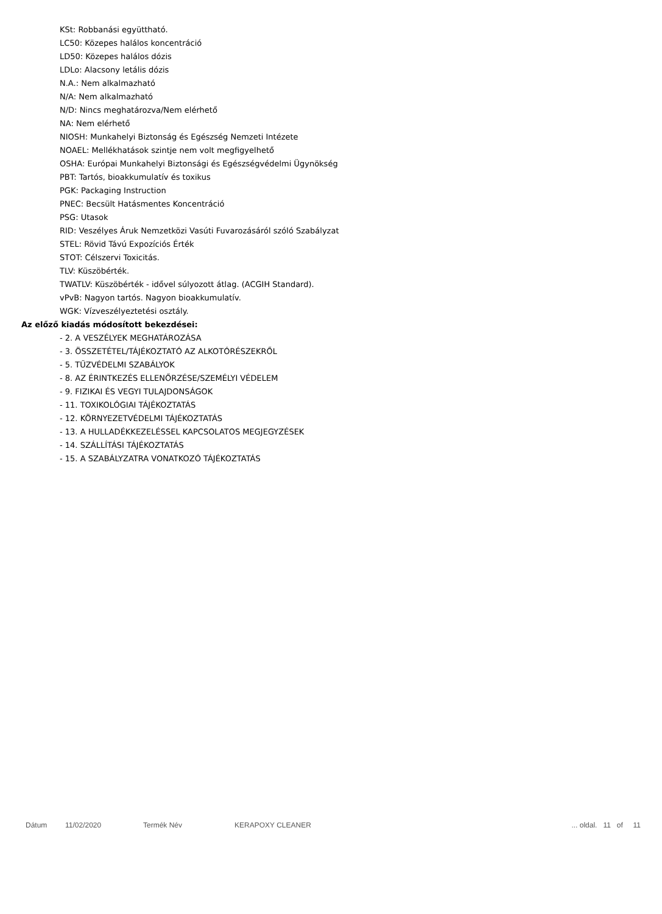KSt: Robbanási együttható.
LC50: Közepes halálos koncentráció
LD50: Közepes halálos dózis
LDLo: Alacsony letális dózis
N.A.: Nem alkalmazható
N/A: Nem alkalmazható
N/D: Nincs meghatározva/Nem elérhető
NA: Nem elérhető
NIOSH: Munkahelyi Biztonság és Egészség Nemzeti Intézete
NOAEL: Mellékhatások szintje nem volt megfigyelhető
OSHA: Európai Munkahelyi Biztonsági és Egészségvédelmi Ügynökség
PBT: Tartós, bioakkumulatív és toxikus
PGK: Packaging Instruction
PNEC: Becsült Hatásmentes Koncentráció
PSG: Utasok
RID: Veszélyes Áruk Nemzetközi Vasúti Fuvarozásáról szóló Szabályzat
STEL: Rövid Távú Expozíciós Érték
STOT: Célszervi Toxicitás.
TLV: Küszöbérték.
TWATLV: Küszöbérték - idővel súlyozott átlag. (ACGIH Standard).
vPvB: Nagyon tartós. Nagyon bioakkumulatív.
WGK: Vízveszélyeztetési osztály.
Az előző kiadás módosított bekezdései:
- 2. A VESZÉLYEK MEGHATÁROZÁSA
- 3. ÖSSZETÉTEL/TÁJÉKOZTATÓ AZ ALKOTÓRÉSZEKRŐL
- 5. TŰZVÉDELMI SZABÁLYOK
- 8. AZ ÉRINTKEZÉS ELLENŐRZÉSE/SZEMÉLYI VÉDELEM
- 9. FIZIKAI ÉS VEGYI TULAJDONSÁGOK
- 11. TOXIKOLÓGIAI TÁJÉKOZTATÁS
- 12. KÖRNYEZETVÉDELMI TÁJÉKOZTATÁS
- 13. A HULLADÉKKEZELÉSSEL KAPCSOLATOS MEGJEGYZÉSEK
- 14. SZÁLLÍTÁSI TÁJÉKOZTATÁS
- 15. A SZABÁLYZATRA VONATKOZÓ TÁJÉKOZTATÁS
Dátum 11/02/2020 Termék Név KERAPOXY CLEANER ... oldal. 11 of 11